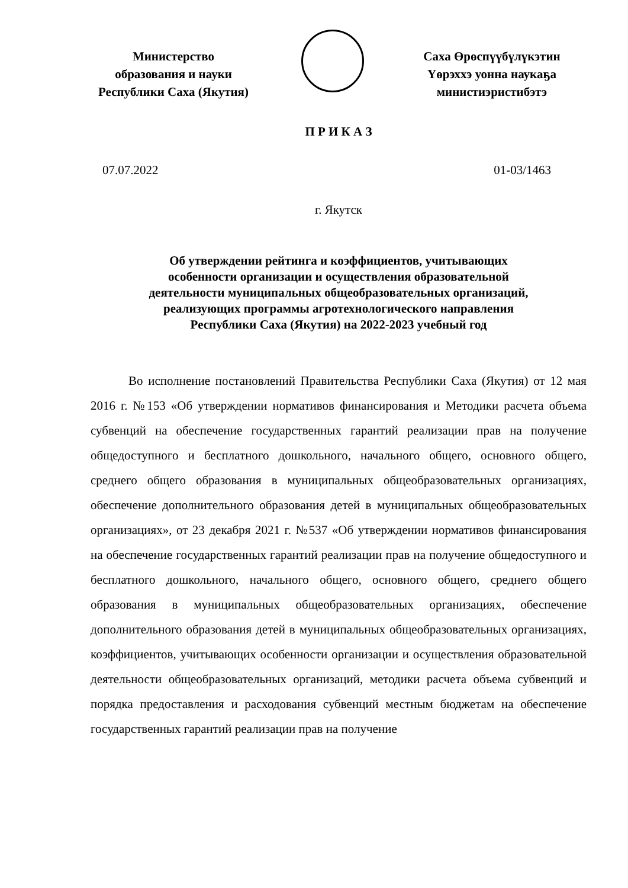Министерство
образования и науки
Республики Саха (Якутия)
Саха Өрөспүүбүлүкэтин
Үөрэххэ уонна наукаҕа
министиэристибэтэ
П Р И К А З
07.07.2022 01-03/1463
г. Якутск
Об утверждении рейтинга и коэффициентов, учитывающих
особенности организации и осуществления образовательной
деятельности муниципальных общеобразовательных организаций,
реализующих программы агротехнологического направления
Республики Саха (Якутия) на 2022-2023 учебный год
Во исполнение постановлений Правительства Республики Саха (Якутия) от 12 мая 2016 г. №153 «Об утверждении нормативов финансирования и Методики расчета объема субвенций на обеспечение государственных гарантий реализации прав на получение общедоступного и бесплатного дошкольного, начального общего, основного общего, среднего общего образования в муниципальных общеобразовательных организациях, обеспечение дополнительного образования детей в муниципальных общеобразовательных организациях», от 23 декабря 2021 г. №537 «Об утверждении нормативов финансирования на обеспечение государственных гарантий реализации прав на получение общедоступного и бесплатного дошкольного, начального общего, основного общего, среднего общего образования в муниципальных общеобразовательных организациях, обеспечение дополнительного образования детей в муниципальных общеобразовательных организациях, коэффициентов, учитывающих особенности организации и осуществления образовательной деятельности общеобразовательных организаций, методики расчета объема субвенций и порядка предоставления и расходования субвенций местным бюджетам на обеспечение государственных гарантий реализации прав на получение